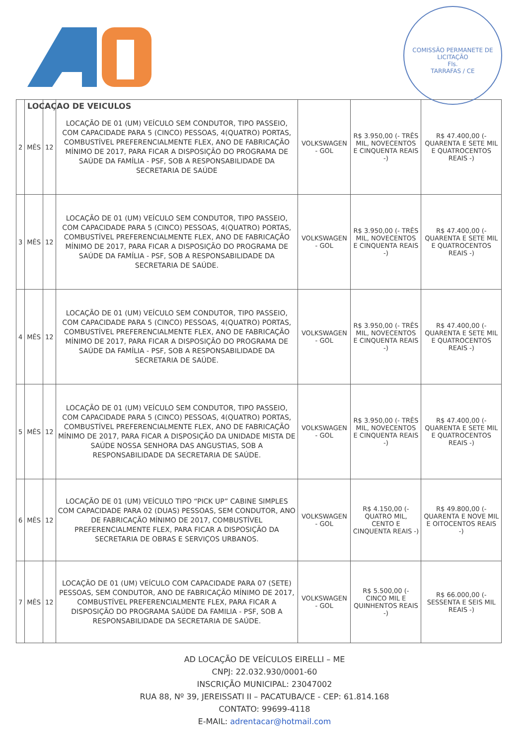LOCAÇAO DE VEICULOS
COMISSÃO PERMANETE DE LICITAÇÃO
Fls.
TARRAFAS / CE
| 2 | MÊS | 12 | LOCAÇÃO DE 01 (UM) VEÍCULO SEM CONDUTOR, TIPO PASSEIO, COM CAPACIDADE PARA 5 (CINCO) PESSOAS, 4(QUATRO) PORTAS, COMBUSTÍVEL PREFERENCIALMENTE FLEX, ANO DE FABRICAÇÃO MÍNIMO DE 2017, PARA FICAR A DISPOSIÇÃO DO PROGRAMA DE SAÚDE DA FAMÍLIA - PSF, SOB A RESPONSABILIDADE DA SECRETARIA DE SAÚDE | VOLKSWAGEN - GOL | R$ 3.950,00 (- TRÊS MIL, NOVECENTOS E CINQUENTA REAIS -) | R$ 47.400,00 (- QUARENTA E SETE MIL E QUATROCENTOS REAIS -) |
| 3 | MÊS | 12 | LOCAÇÃO DE 01 (UM) VEÍCULO SEM CONDUTOR, TIPO PASSEIO, COM CAPACIDADE PARA 5 (CINCO) PESSOAS, 4(QUATRO) PORTAS, COMBUSTÍVEL PREFERENCIALMENTE FLEX, ANO DE FABRICAÇÃO MÍNIMO DE 2017, PARA FICAR A DISPOSIÇÃO DO PROGRAMA DE SAÚDE DA FAMÍLIA - PSF, SOB A RESPONSABILIDADE DA SECRETARIA DE SAÚDE. | VOLKSWAGEN - GOL | R$ 3.950,00 (- TRÊS MIL, NOVECENTOS E CINQUENTA REAIS -) | R$ 47.400,00 (- QUARENTA E SETE MIL E QUATROCENTOS REAIS -) |
| 4 | MÊS | 12 | LOCAÇÃO DE 01 (UM) VEÍCULO SEM CONDUTOR, TIPO PASSEIO, COM CAPACIDADE PARA 5 (CINCO) PESSOAS, 4(QUATRO) PORTAS, COMBUSTÍVEL PREFERENCIALMENTE FLEX, ANO DE FABRICAÇÃO MÍNIMO DE 2017, PARA FICAR A DISPOSIÇÃO DO PROGRAMA DE SAÚDE DA FAMÍLIA - PSF, SOB A RESPONSABILIDADE DA SECRETARIA DE SAÚDE. | VOLKSWAGEN - GOL | R$ 3.950,00 (- TRÊS MIL, NOVECENTOS E CINQUENTA REAIS -) | R$ 47.400,00 (- QUARENTA E SETE MIL E QUATROCENTOS REAIS -) |
| 5 | MÊS | 12 | LOCAÇÃO DE 01 (UM) VEÍCULO SEM CONDUTOR, TIPO PASSEIO, COM CAPACIDADE PARA 5 (CINCO) PESSOAS, 4(QUATRO) PORTAS, COMBUSTÍVEL PREFERENCIALMENTE FLEX, ANO DE FABRICAÇÃO MÍNIMO DE 2017, PARA FICAR A DISPOSIÇÃO DA UNIDADE MISTA DE SAÚDE NOSSA SENHORA DAS ANGUSTIAS, SOB A RESPONSABILIDADE DA SECRETARIA DE SAÚDE. | VOLKSWAGEN - GOL | R$ 3.950,00 (- TRÊS MIL, NOVECENTOS E CINQUENTA REAIS -) | R$ 47.400,00 (- QUARENTA E SETE MIL E QUATROCENTOS REAIS -) |
| 6 | MÊS | 12 | LOCAÇÃO DE 01 (UM) VEÍCULO TIPO “PICK UP” CABINE SIMPLES COM CAPACIDADE PARA 02 (DUAS) PESSOAS, SEM CONDUTOR, ANO DE FABRICAÇÃO MÍNIMO DE 2017, COMBUSTÍVEL PREFERENCIALMENTE FLEX, PARA FICAR A DISPOSIÇÃO DA SECRETARIA DE OBRAS E SERVIÇOS URBANOS. | VOLKSWAGEN - GOL | R$ 4.150,00 (- QUATRO MIL, CENTO E CINQUENTA REAIS -) | R$ 49.800,00 (- QUARENTA E NOVE MIL E OITOCENTOS REAIS -) |
| 7 | MÊS | 12 | LOCAÇÃO DE 01 (UM) VEÍCULO COM CAPACIDADE PARA 07 (SETE) PESSOAS, SEM CONDUTOR, ANO DE FABRICAÇÃO MÍNIMO DE 2017, COMBUSTÍVEL PREFERENCIALMENTE FLEX, PARA FICAR A DISPOSIÇÃO DO PROGRAMA SAÚDE DA FAMILIA - PSF, SOB A RESPONSABILIDADE DA SECRETARIA DE SAÚDE. | VOLKSWAGEN - GOL | R$ 5.500,00 (- CINCO MIL E QUINHENTOS REAIS -) | R$ 66.000,00 (- SESSENTA E SEIS MIL REAIS -) |
AD LOCAÇÃO DE VEÍCULOS EIRELLI – ME
CNPJ: 22.032.930/0001-60
INSCRIÇÃO MUNICIPAL: 23047002
RUA 88, Nº 39, JEREISSATI II – PACATUBA/CE - CEP: 61.814.168
CONTATO: 99699-4118
E-MAIL: adrentacar@hotmail.com